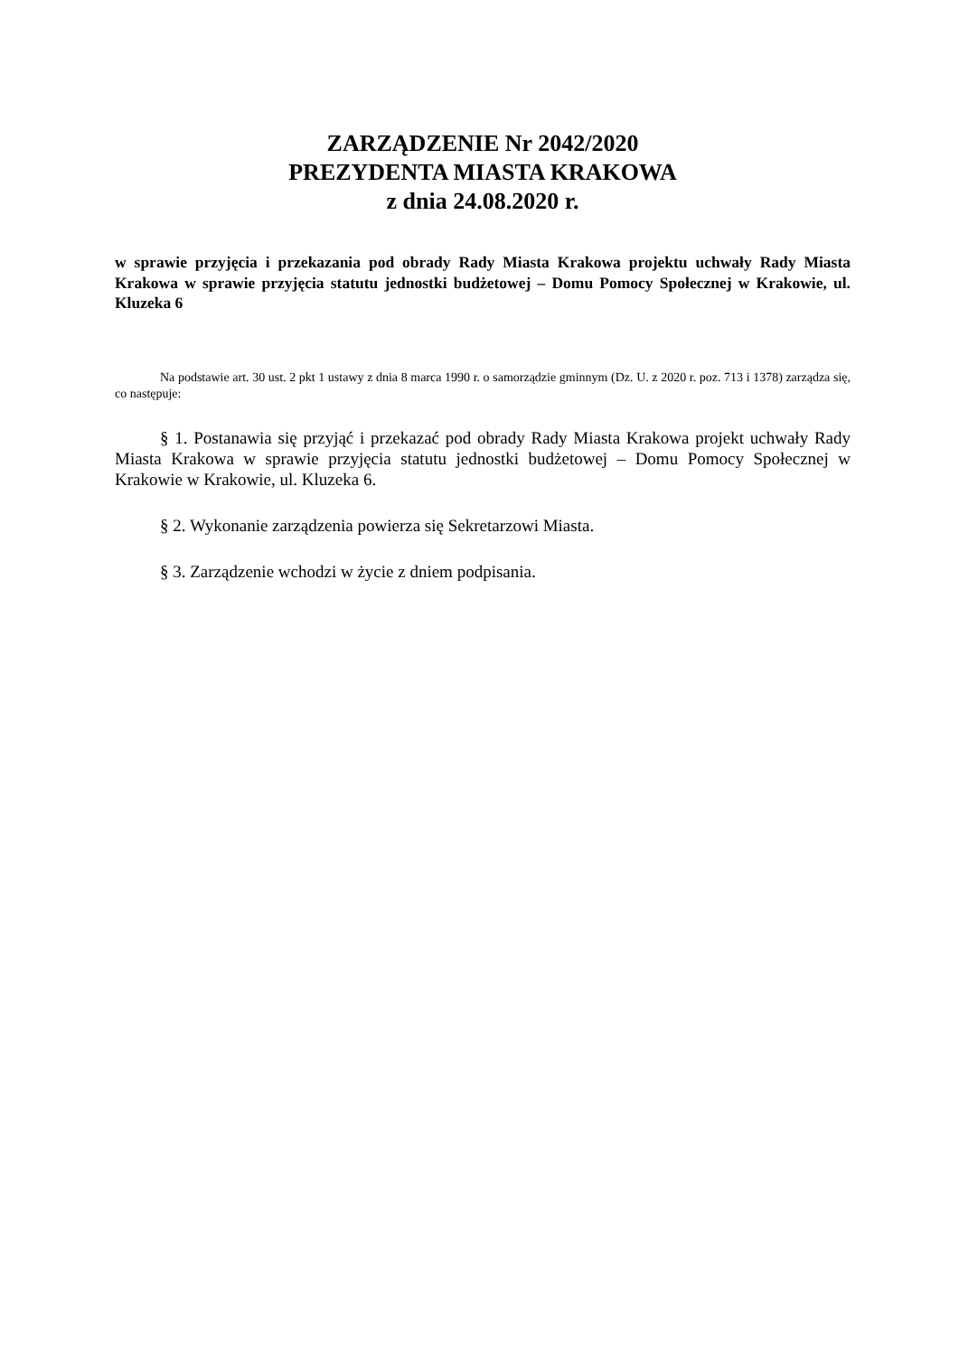ZARZĄDZENIE Nr 2042/2020
PREZYDENTA MIASTA KRAKOWA
z dnia 24.08.2020 r.
w sprawie przyjęcia i przekazania pod obrady Rady Miasta Krakowa projektu uchwały Rady Miasta Krakowa w sprawie przyjęcia statutu jednostki budżetowej – Domu Pomocy Społecznej w Krakowie, ul. Kluzeka 6
Na podstawie art. 30 ust. 2 pkt 1 ustawy z dnia 8 marca 1990 r. o samorządzie gminnym (Dz. U. z 2020 r. poz. 713 i 1378) zarządza się, co następuje:
§ 1. Postanawia się przyjąć i przekazać pod obrady Rady Miasta Krakowa projekt uchwały Rady Miasta Krakowa w sprawie przyjęcia statutu jednostki budżetowej – Domu Pomocy Społecznej w Krakowie w Krakowie, ul. Kluzeka 6.
§ 2. Wykonanie zarządzenia powierza się Sekretarzowi Miasta.
§ 3. Zarządzenie wchodzi w życie z dniem podpisania.